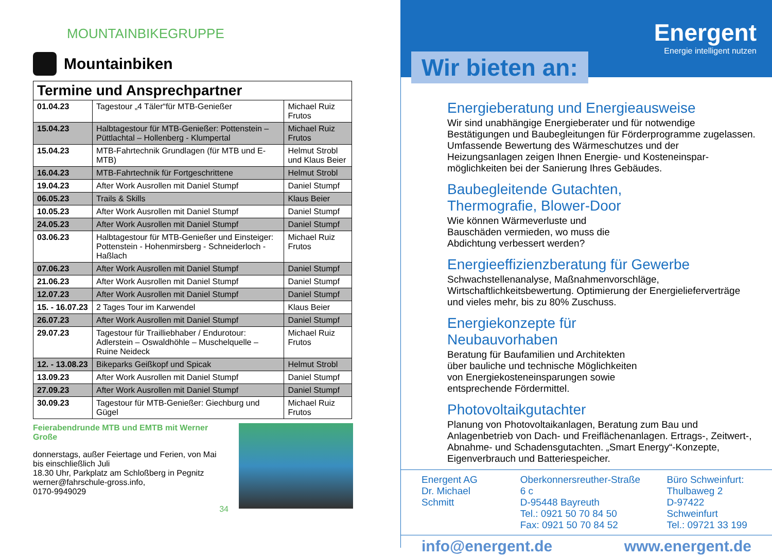MOUNTAINBIKEGRUPPE
Mountainbiken
| Termine und Ansprechpartner | | |
| --- | --- | --- |
| 01.04.23 | Tagestour „4 Täler“für MTB-Genießer | Michael Ruiz Frutos |
| 15.04.23 | Halbtagestour für MTB-Genießer: Pottenstein – Püttlachtal – Hollenberg - Klumpertal | Michael Ruiz Frutos |
| 15.04.23 | MTB-Fahrtechnik Grundlagen (für MTB und E-MTB) | Helmut Strobl und Klaus Beier |
| 16.04.23 | MTB-Fahrtechnik für Fortgeschrittene | Helmut Strobl |
| 19.04.23 | After Work Ausrollen mit Daniel Stumpf | Daniel Stumpf |
| 06.05.23 | Trails & Skills | Klaus Beier |
| 10.05.23 | After Work Ausrollen mit Daniel Stumpf | Daniel Stumpf |
| 24.05.23 | After Work Ausrollen mit Daniel Stumpf | Daniel Stumpf |
| 03.06.23 | Halbtagestour für MTB-Genießer und Einsteiger: Pottenstein - Hohenmirsberg - Schneiderloch - Haßlach | Michael Ruiz Frutos |
| 07.06.23 | After Work Ausrollen mit Daniel Stumpf | Daniel Stumpf |
| 21.06.23 | After Work Ausrollen mit Daniel Stumpf | Daniel Stumpf |
| 12.07.23 | After Work Ausrollen mit Daniel Stumpf | Daniel Stumpf |
| 15. - 16.07.23 | 2 Tages Tour im Karwendel | Klaus Beier |
| 26.07.23 | After Work Ausrollen mit Daniel Stumpf | Daniel Stumpf |
| 29.07.23 | Tagestour für Trailliebhaber / Endurotour: Adlerstein – Oswaldhöhle – Muschelquelle – Ruine Neideck | Michael Ruiz Frutos |
| 12. - 13.08.23 | Bikeparks Geißkopf und Spicak | Helmut Strobl |
| 13.09.23 | After Work Ausrollen mit Daniel Stumpf | Daniel Stumpf |
| 27.09.23 | After Work Ausrollen mit Daniel Stumpf | Daniel Stumpf |
| 30.09.23 | Tagestour für MTB-Genießer: Giechburg und Gügel | Michael Ruiz Frutos |
Feierabendrunde MTB und EMTB mit Werner Große
donnerstags, außer Feiertage und Ferien, von Mai bis einschließlich Juli
18.30 Uhr, Parkplatz am Schloßberg in Pegnitz
werner@fahrschule-gross.info,
0170-9949029
34
Energent
Energie intelligent nutzen
Wir bieten an:
Energieberatung und Energieausweise
Wir sind unabhängige Energieberater und für notwendige Bestätigungen und Baubegleitungen für Förderprogramme zugelassen. Umfassende Bewertung des Wärmeschutzes und der Heizungsanlagen zeigen Ihnen Energie- und Kosteneinspar-möglichkeiten bei der Sanierung Ihres Gebäudes.
Baubegleitende Gutachten, Thermografie, Blower-Door
Wie können Wärmeverluste und Bauschäden vermieden, wo muss die Abdichtung verbessert werden?
Energieeffizienzberatung für Gewerbe
Schwachstellenanalyse, Maßnahmenvorschläge, Wirtschaftlichkeitsbewertung. Optimierung der Energielieferverträge und vieles mehr, bis zu 80% Zuschuss.
Energiekonzepte für Neubauvorhaben
Beratung für Baufamilien und Architekten über bauliche und technische Möglichkeiten von Energiekosteneinsparungen sowie entsprechende Fördermittel.
Photovoltaikgutachter
Planung von Photovoltaikanlagen, Beratung zum Bau und Anlagenbetrieb von Dach- und Freiflächenanlagen. Ertrags-, Zeitwert-, Abnahme- und Schadensgutachten. „Smart Energy“-Konzepte, Eigenverbrauch und Batteriespeicher.
Energent AG
Dr. Michael Schmitt
Oberkonnersreuther-Straße 6 c
D-95448 Bayreuth
Tel.: 0921 50 70 84 50
Fax: 0921 50 70 84 52
Büro Schweinfurt:
Thulbaweg 2
D-97422 Schweinfurt
Tel.: 09721 33 199
info@energent.de www.energent.de